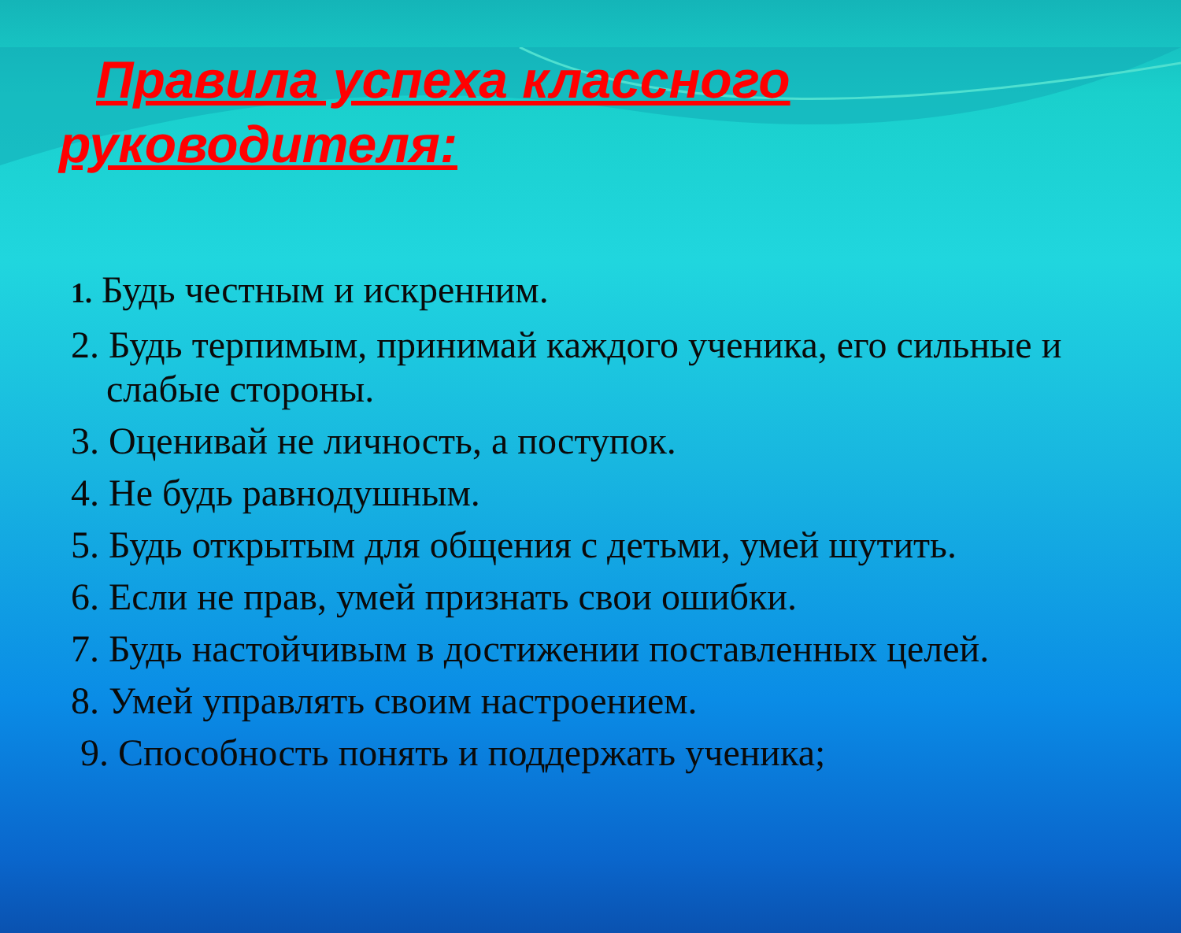Правила успеха классного
руководителя:
1. Будь честным и искренним.
2. Будь терпимым, принимай каждого ученика, его сильные и слабые стороны.
3. Оценивай не личность, а поступок.
4. Не будь равнодушным.
5. Будь открытым для общения с детьми, умей шутить.
6. Если не прав, умей признать свои ошибки.
7. Будь настойчивым в достижении поставленных целей.
8. Умей управлять своим настроением.
9. Способность понять и поддержать ученика;